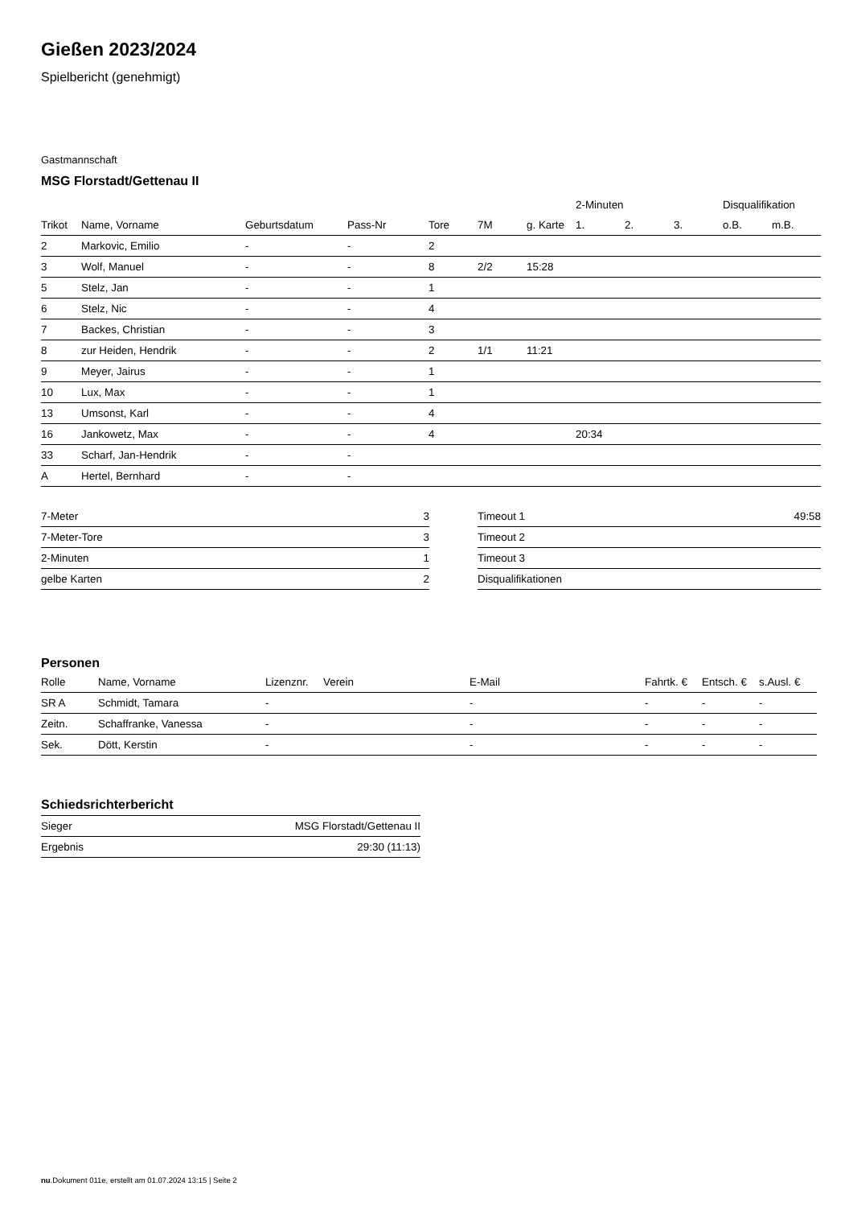Gießen 2023/2024
Spielbericht (genehmigt)
Gastmannschaft
MSG Florstadt/Gettenau II
| | | | | | | | 2-Minuten | | | Disqualifikation | |
| --- | --- | --- | --- | --- | --- | --- | --- | --- | --- | --- | --- |
| Trikot | Name, Vorname | Geburtsdatum | Pass-Nr | Tore | 7M | g. Karte | 1. | 2. | 3. | o.B. | m.B. |
| 2 | Markovic, Emilio | - | - | 2 | | | | | | | |
| 3 | Wolf, Manuel | - | - | 8 | 2/2 | 15:28 | | | | | |
| 5 | Stelz, Jan | - | - | 1 | | | | | | | |
| 6 | Stelz, Nic | - | - | 4 | | | | | | | |
| 7 | Backes, Christian | - | - | 3 | | | | | | | |
| 8 | zur Heiden, Hendrik | - | - | 2 | 1/1 | 11:21 | | | | | |
| 9 | Meyer, Jairus | - | - | 1 | | | | | | | |
| 10 | Lux, Max | - | - | 1 | | | | | | | |
| 13 | Umsonst, Karl | - | - | 4 | | | | | | | |
| 16 | Jankowetz, Max | - | - | 4 | | | 20:34 | | | | |
| 33 | Scharf, Jan-Hendrik | - | - | | | | | | | | |
| A | Hertel, Bernhard | - | - | | | | | | | | |
| 7-Meter | 3 |
| 7-Meter-Tore | 3 |
| 2-Minuten | 1 |
| gelbe Karten | 2 |
| Timeout 1 | 49:58 |
| Timeout 2 | |
| Timeout 3 | |
| Disqualifikationen | |
Personen
| Rolle | Name, Vorname | Lizenznr. | Verein | E-Mail | Fahrtk. € | Entsch. € | s.Ausl. € |
| --- | --- | --- | --- | --- | --- | --- | --- |
| SR A | Schmidt, Tamara | - | | - | - | - | - |
| Zeitn. | Schaffranke, Vanessa | - | | - | - | - | - |
| Sek. | Dött, Kerstin | - | | - | - | - | - |
Schiedsrichterbericht
| Sieger | MSG Florstadt/Gettenau II |
| Ergebnis | 29:30 (11:13) |
nu.Dokument 011e, erstellt am 01.07.2024 13:15 | Seite 2